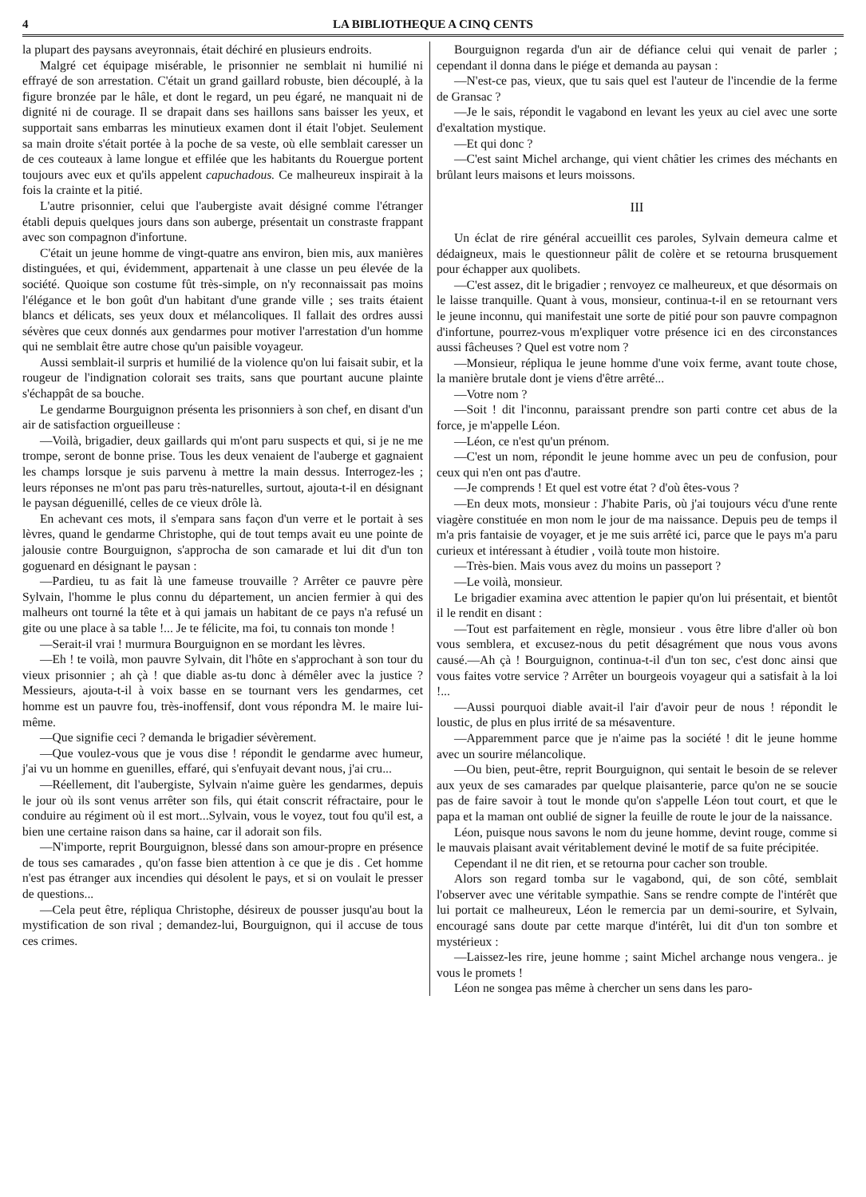4 LA BIBLIOTHEQUE A CINQ CENTS
la plupart des paysans aveyronnais, était déchiré en plusieurs endroits.
Malgré cet équipage misérable, le prisonnier ne semblait ni humilié ni effrayé de son arrestation. C'était un grand gaillard robuste, bien découplé, à la figure bronzée par le hâle, et dont le regard, un peu égaré, ne manquait ni de dignité ni de courage. Il se drapait dans ses haillons sans baisser les yeux, et supportait sans embarras les minutieux examen dont il était l'objet. Seulement sa main droite s'était portée à la poche de sa veste, où elle semblait caresser un de ces couteaux à lame longue et effilée que les habitants du Rouergue portent toujours avec eux et qu'ils appelent capuchadous. Ce malheureux inspirait à la fois la crainte et la pitié.
L'autre prisonnier, celui que l'aubergiste avait désigné comme l'étranger établi depuis quelques jours dans son auberge, présentait un constraste frappant avec son compagnon d'infortune.
C'était un jeune homme de vingt-quatre ans environ, bien mis, aux manières distinguées, et qui, évidemment, appartenait à une classe un peu élevée de la société. Quoique son costume fût très-simple, on n'y reconnaissait pas moins l'élégance et le bon goût d'un habitant d'une grande ville ; ses traits étaient blancs et délicats, ses yeux doux et mélancoliques. Il fallait des ordres aussi sévères que ceux donnés aux gendarmes pour motiver l'arrestation d'un homme qui ne semblait être autre chose qu'un paisible voyageur.
Aussi semblait-il surpris et humilié de la violence qu'on lui faisait subir, et la rougeur de l'indignation colorait ses traits, sans que pourtant aucune plainte s'échappât de sa bouche.
Le gendarme Bourguignon présenta les prisonniers à son chef, en disant d'un air de satisfaction orgueilleuse :
—Voilà, brigadier, deux gaillards qui m'ont paru suspects et qui, si je ne me trompe, seront de bonne prise. Tous les deux venaient de l'auberge et gagnaient les champs lorsque je suis parvenu à mettre la main dessus. Interrogez-les ; leurs réponses ne m'ont pas paru très-naturelles, surtout, ajouta-t-il en désignant le paysan déguenillé, celles de ce vieux drôle là.
En achevant ces mots, il s'empara sans façon d'un verre et le portait à ses lèvres, quand le gendarme Christophe, qui de tout temps avait eu une pointe de jalousie contre Bourguignon, s'approcha de son camarade et lui dit d'un ton goguenard en désignant le paysan :
—Pardieu, tu as fait là une fameuse trouvaille ? Arrêter ce pauvre père Sylvain, l'homme le plus connu du département, un ancien fermier à qui des malheurs ont tourné la tête et à qui jamais un habitant de ce pays n'a refusé un gite ou une place à sa table !... Je te félicite, ma foi, tu connais ton monde !
—Serait-il vrai ! murmura Bourguignon en se mordant les lèvres.
—Eh ! te voilà, mon pauvre Sylvain, dit l'hôte en s'approchant à son tour du vieux prisonnier ; ah çà ! que diable as-tu donc à démêler avec la justice ? Messieurs, ajouta-t-il à voix basse en se tournant vers les gendarmes, cet homme est un pauvre fou, très-inoffensif, dont vous répondra M. le maire lui-même.
—Que signifie ceci ? demanda le brigadier sévèrement.
—Que voulez-vous que je vous dise ! répondit le gendarme avec humeur, j'ai vu un homme en guenilles, effaré, qui s'enfuyait devant nous, j'ai cru...
—Réellement, dit l'aubergiste, Sylvain n'aime guère les gendarmes, depuis le jour où ils sont venus arrêter son fils, qui était conscrit réfractaire, pour le conduire au régiment où il est mort...Sylvain, vous le voyez, tout fou qu'il est, a bien une certaine raison dans sa haine, car il adorait son fils.
—N'importe, reprit Bourguignon, blessé dans son amour-propre en présence de tous ses camarades , qu'on fasse bien attention à ce que je dis . Cet homme n'est pas étranger aux incendies qui désolent le pays, et si on voulait le presser de questions...
—Cela peut être, répliqua Christophe, désireux de pousser jusqu'au bout la mystification de son rival ; demandez-lui, Bourguignon, qui il accuse de tous ces crimes.
Bourguignon regarda d'un air de défiance celui qui venait de parler ; cependant il donna dans le piége et demanda au paysan :
—N'est-ce pas, vieux, que tu sais quel est l'auteur de l'incendie de la ferme de Gransac ?
—Je le sais, répondit le vagabond en levant les yeux au ciel avec une sorte d'exaltation mystique.
—Et qui donc ?
—C'est saint Michel archange, qui vient châtier les crimes des méchants en brûlant leurs maisons et leurs moissons.
III
Un éclat de rire général accueillit ces paroles, Sylvain demeura calme et dédaigneux, mais le questionneur pâlit de colère et se retourna brusquement pour échapper aux quolibets.
—C'est assez, dit le brigadier ; renvoyez ce malheureux, et que désormais on le laisse tranquille. Quant à vous, monsieur, continua-t-il en se retournant vers le jeune inconnu, qui manifestait une sorte de pitié pour son pauvre compagnon d'infortune, pourrez-vous m'expliquer votre présence ici en des circonstances aussi fâcheuses ? Quel est votre nom ?
—Monsieur, répliqua le jeune homme d'une voix ferme, avant toute chose, la manière brutale dont je viens d'être arrêté...
—Votre nom ?
—Soit ! dit l'inconnu, paraissant prendre son parti contre cet abus de la force, je m'appelle Léon.
—Léon, ce n'est qu'un prénom.
—C'est un nom, répondit le jeune homme avec un peu de confusion, pour ceux qui n'en ont pas d'autre.
—Je comprends ! Et quel est votre état ? d'où êtes-vous ?
—En deux mots, monsieur : J'habite Paris, où j'ai toujours vécu d'une rente viagère constituée en mon nom le jour de ma naissance. Depuis peu de temps il m'a pris fantaisie de voyager, et je me suis arrêté ici, parce que le pays m'a paru curieux et intéressant à étudier , voilà toute mon histoire.
—Très-bien. Mais vous avez du moins un passeport ?
—Le voilà, monsieur.
Le brigadier examina avec attention le papier qu'on lui présentait, et bientôt il le rendit en disant :
—Tout est parfaitement en règle, monsieur . vous être libre d'aller où bon vous semblera, et excusez-nous du petit désagrément que nous vous avons causé.—Ah çà ! Bourguignon, continua-t-il d'un ton sec, c'est donc ainsi que vous faites votre service ? Arrêter un bourgeois voyageur qui a satisfait à la loi !...
—Aussi pourquoi diable avait-il l'air d'avoir peur de nous ! répondit le loustic, de plus en plus irrité de sa mésaventure.
—Apparemment parce que je n'aime pas la société ! dit le jeune homme avec un sourire mélancolique.
—Ou bien, peut-être, reprit Bourguignon, qui sentait le besoin de se relever aux yeux de ses camarades par quelque plaisanterie, parce qu'on ne se soucie pas de faire savoir à tout le monde qu'on s'appelle Léon tout court, et que le papa et la maman ont oublié de signer la feuille de route le jour de la naissance.
Léon, puisque nous savons le nom du jeune homme, devint rouge, comme si le mauvais plaisant avait véritablement deviné le motif de sa fuite précipitée.
Cependant il ne dit rien, et se retourna pour cacher son trouble.
Alors son regard tomba sur le vagabond, qui, de son côté, semblait l'observer avec une véritable sympathie. Sans se rendre compte de l'intérêt que lui portait ce malheureux, Léon le remercia par un demi-sourire, et Sylvain, encouragé sans doute par cette marque d'intérêt, lui dit d'un ton sombre et mystérieux :
—Laissez-les rire, jeune homme ; saint Michel archange nous vengera.. je vous le promets !
Léon ne songea pas même à chercher un sens dans les paro-